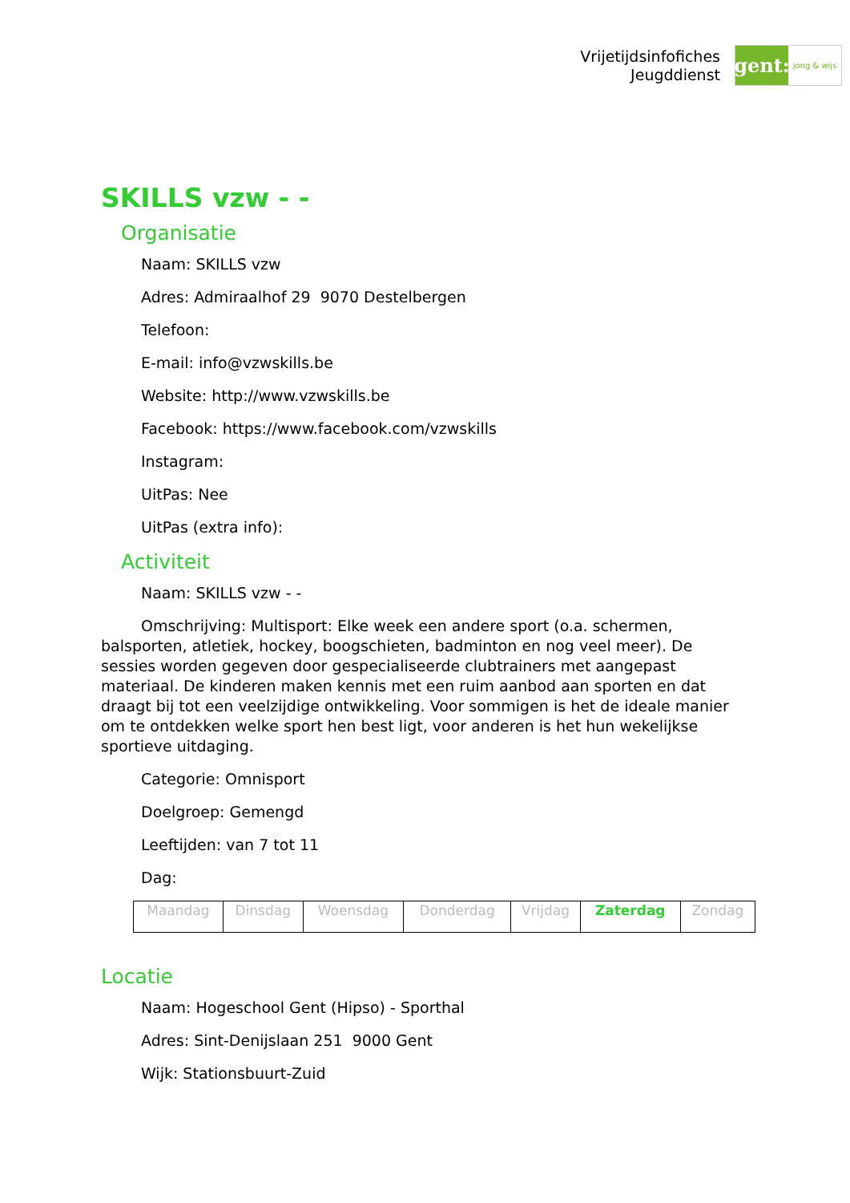Vrijetijdsinfofiches
Jeugddienst
gent:
jong & wijs
SKILLS vzw - -
Organisatie
Naam: SKILLS vzw
Adres: Admiraalhof 29 9070 Destelbergen
Telefoon:
E-mail: info@vzwskills.be
Website: http://www.vzwskills.be
Facebook: https://www.facebook.com/vzwskills
Instagram:
UitPas: Nee
UitPas (extra info):
Activiteit
Naam: SKILLS vzw - -
Omschrijving: Multisport: Elke week een andere sport (o.a. schermen, balsporten, atletiek, hockey, boogschieten, badminton en nog veel meer). De sessies worden gegeven door gespecialiseerde clubtrainers met aangepast materiaal. De kinderen maken kennis met een ruim aanbod aan sporten en dat draagt bij tot een veelzijdige ontwikkeling. Voor sommigen is het de ideale manier om te ontdekken welke sport hen best ligt, voor anderen is het hun wekelijkse sportieve uitdaging.
Categorie: Omnisport
Doelgroep: Gemengd
Leeftijden: van 7 tot 11
Dag:
| Maandag | Dinsdag | Woensdag | Donderdag | Vrijdag | Zaterdag | Zondag |
Locatie
Naam: Hogeschool Gent (Hipso) - Sporthal
Adres: Sint-Denijslaan 251 9000 Gent
Wijk: Stationsbuurt-Zuid